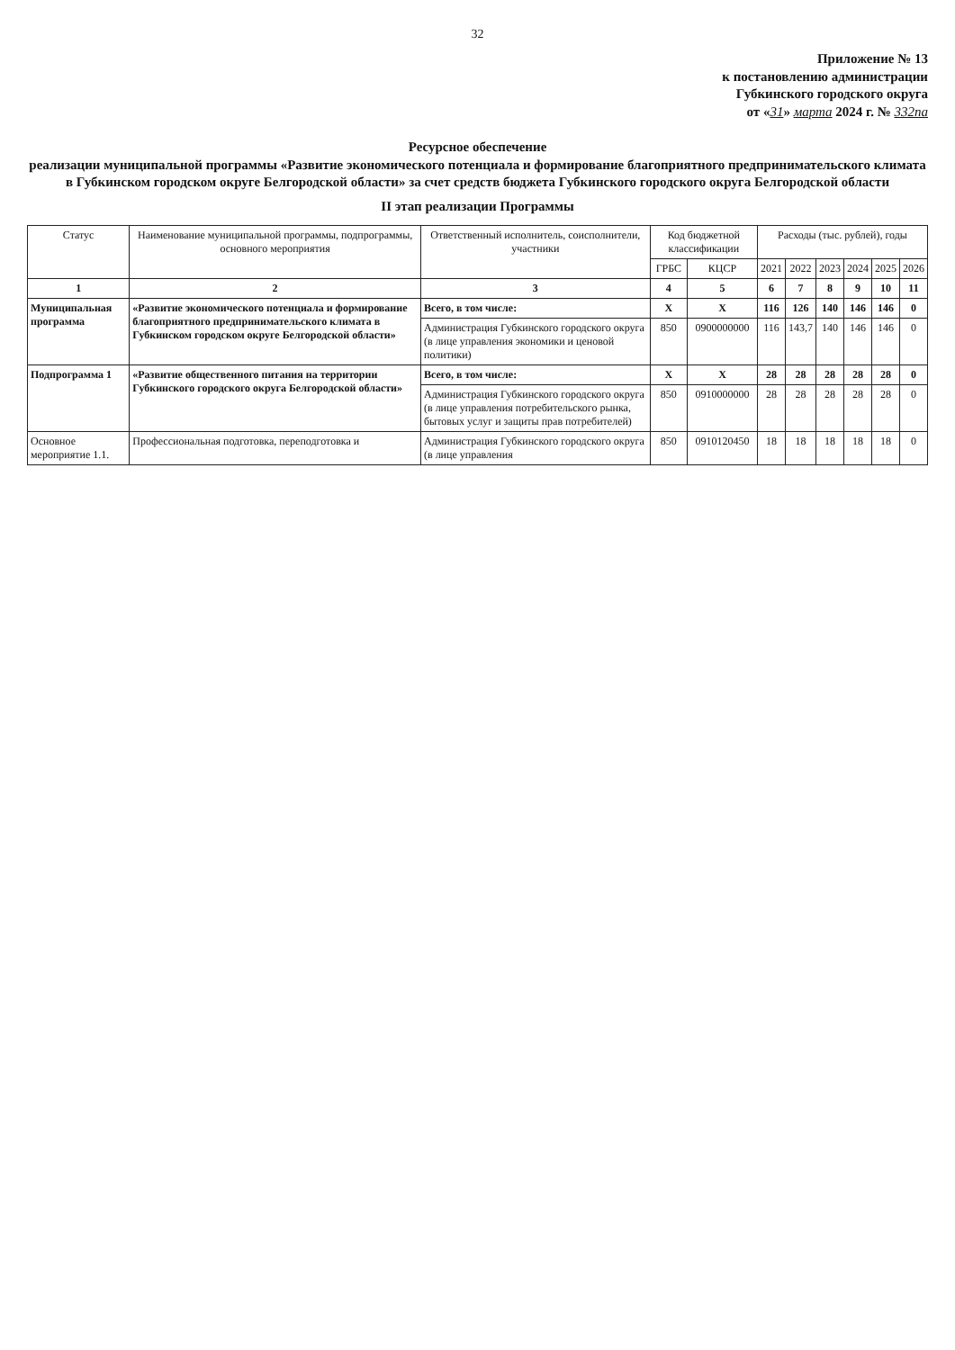32
Приложение № 13
к постановлению администрации
Губкинского городского округа
от «31» марта 2024 г. № 332па
Ресурсное обеспечение
реализации муниципальной программы «Развитие экономического потенциала и формирование благоприятного предпринимательского климата в Губкинском городском округе Белгородской области» за счет средств бюджета Губкинского городского округа Белгородской области
II этап реализации Программы
| Статус | Наименование муниципальной программы, подпрограммы, основного мероприятия | Ответственный исполнитель, соисполнители, участники | Код бюджетной классификации | | Расходы (тыс. рублей), годы | | | | | |
| --- | --- | --- | --- | --- | --- | --- | --- | --- | --- | --- |
| | | | ГРБС | КЦСР | 2021 | 2022 | 2023 | 2024 | 2025 | 2026 |
| 1 | 2 | 3 | 4 | 5 | 6 | 7 | 8 | 9 | 10 | 11 |
| Муниципальная программа | «Развитие экономического потенциала и формирование благоприятного предпринимательского климата в Губкинском городском округе Белгородской области» | Всего, в том числе: | Х | Х | 116 | 126 | 140 | 146 | 146 | 0 |
| | | Администрация Губкинского городского округа (в лице управления экономики и ценовой политики) | 850 | 0900000000 | 116 | 143,7 | 140 | 146 | 146 | 0 |
| Подпрограмма 1 | «Развитие общественного питания на территории Губкинского городского округа Белгородской области» | Всего, в том числе: | Х | Х | 28 | 28 | 28 | 28 | 28 | 0 |
| | | Администрация Губкинского городского округа (в лице управления потребительского рынка, бытовых услуг и защиты прав потребителей) | 850 | 0910000000 | 28 | 28 | 28 | 28 | 28 | 0 |
| Основное мероприятие 1.1. | Профессиональная подготовка, переподготовка и | Администрация Губкинского городского округа (в лице управления | 850 | 0910120450 | 18 | 18 | 18 | 18 | 18 | 0 |